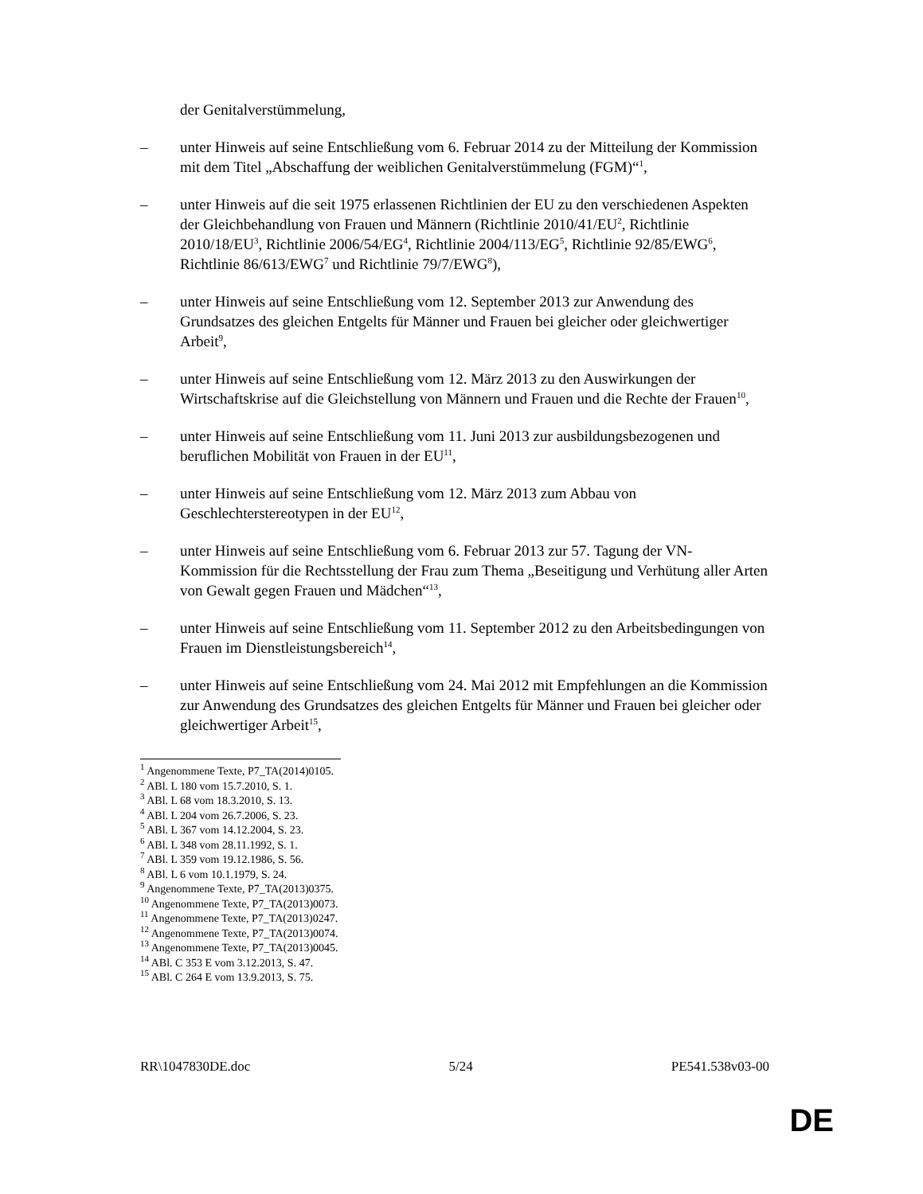der Genitalverstümmelung,
– unter Hinweis auf seine Entschließung vom 6. Februar 2014 zu der Mitteilung der Kommission mit dem Titel „Abschaffung der weiblichen Genitalverstümmelung (FGM)“<sup>1</sup>,
– unter Hinweis auf die seit 1975 erlassenen Richtlinien der EU zu den verschiedenen Aspekten der Gleichbehandlung von Frauen und Männern (Richtlinie 2010/41/EU<sup>2</sup>, Richtlinie 2010/18/EU<sup>3</sup>, Richtlinie 2006/54/EG<sup>4</sup>, Richtlinie 2004/113/EG<sup>5</sup>, Richtlinie 92/85/EWG<sup>6</sup>, Richtlinie 86/613/EWG<sup>7</sup> und Richtlinie 79/7/EWG<sup>8</sup>),
– unter Hinweis auf seine Entschließung vom 12. September 2013 zur Anwendung des Grundsatzes des gleichen Entgelts für Männer und Frauen bei gleicher oder gleichwertiger Arbeit<sup>9</sup>,
– unter Hinweis auf seine Entschließung vom 12. März 2013 zu den Auswirkungen der Wirtschaftskrise auf die Gleichstellung von Männern und Frauen und die Rechte der Frauen<sup>10</sup>,
– unter Hinweis auf seine Entschließung vom 11. Juni 2013 zur ausbildungsbezogenen und beruflichen Mobilität von Frauen in der EU<sup>11</sup>,
– unter Hinweis auf seine Entschließung vom 12. März 2013 zum Abbau von Geschlechterstereotypen in der EU<sup>12</sup>,
– unter Hinweis auf seine Entschließung vom 6. Februar 2013 zur 57. Tagung der VN-Kommission für die Rechtsstellung der Frau zum Thema „Beseitigung und Verhütung aller Arten von Gewalt gegen Frauen und Mädchen“<sup>13</sup>,
– unter Hinweis auf seine Entschließung vom 11. September 2012 zu den Arbeitsbedingungen von Frauen im Dienstleistungsbereich<sup>14</sup>,
– unter Hinweis auf seine Entschließung vom 24. Mai 2012 mit Empfehlungen an die Kommission zur Anwendung des Grundsatzes des gleichen Entgelts für Männer und Frauen bei gleicher oder gleichwertiger Arbeit<sup>15</sup>,
<sup>1</sup> Angenommene Texte, P7_TA(2014)0105.
<sup>2</sup> ABl. L 180 vom 15.7.2010, S. 1.
<sup>3</sup> ABl. L 68 vom 18.3.2010, S. 13.
<sup>4</sup> ABl. L 204 vom 26.7.2006, S. 23.
<sup>5</sup> ABl. L 367 vom 14.12.2004, S. 23.
<sup>6</sup> ABl. L 348 vom 28.11.1992, S. 1.
<sup>7</sup> ABl. L 359 vom 19.12.1986, S. 56.
<sup>8</sup> ABl. L 6 vom 10.1.1979, S. 24.
<sup>9</sup> Angenommene Texte, P7_TA(2013)0375.
<sup>10</sup> Angenommene Texte, P7_TA(2013)0073.
<sup>11</sup> Angenommene Texte, P7_TA(2013)0247.
<sup>12</sup> Angenommene Texte, P7_TA(2013)0074.
<sup>13</sup> Angenommene Texte, P7_TA(2013)0045.
<sup>14</sup> ABl. C 353 E vom 3.12.2013, S. 47.
<sup>15</sup> ABl. C 264 E vom 13.9.2013, S. 75.
RR\1047830DE.doc 5/24 PE541.538v03-00
DE